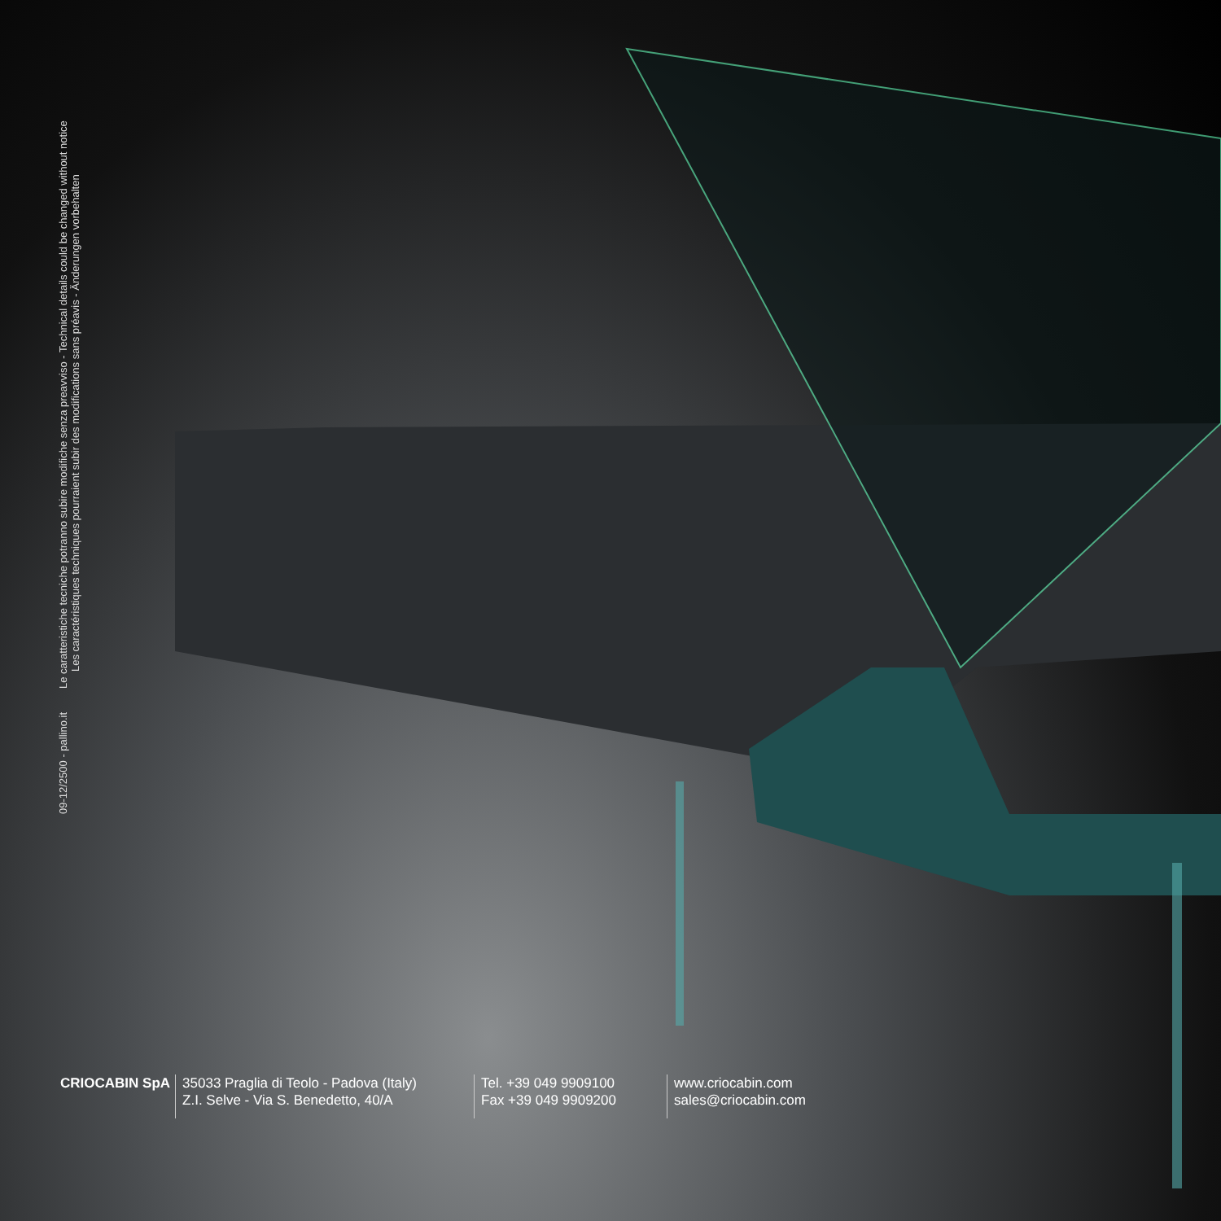09-12/2500 - pallino.it Le caratteristiche tecniche potranno subire modifiche senza preavviso - Technical details could be changed without notice
Les caractéristiques techniques pourraient subir des modifications sans préavis - Änderungen vorbehalten
CRIOCABIN SpA 35033 Praglia di Teolo - Padova (Italy)
Z.I. Selve - Via S. Benedetto, 40/A
Tel. +39 049 9909100
Fax +39 049 9909200
www.criocabin.com
sales@criocabin.com